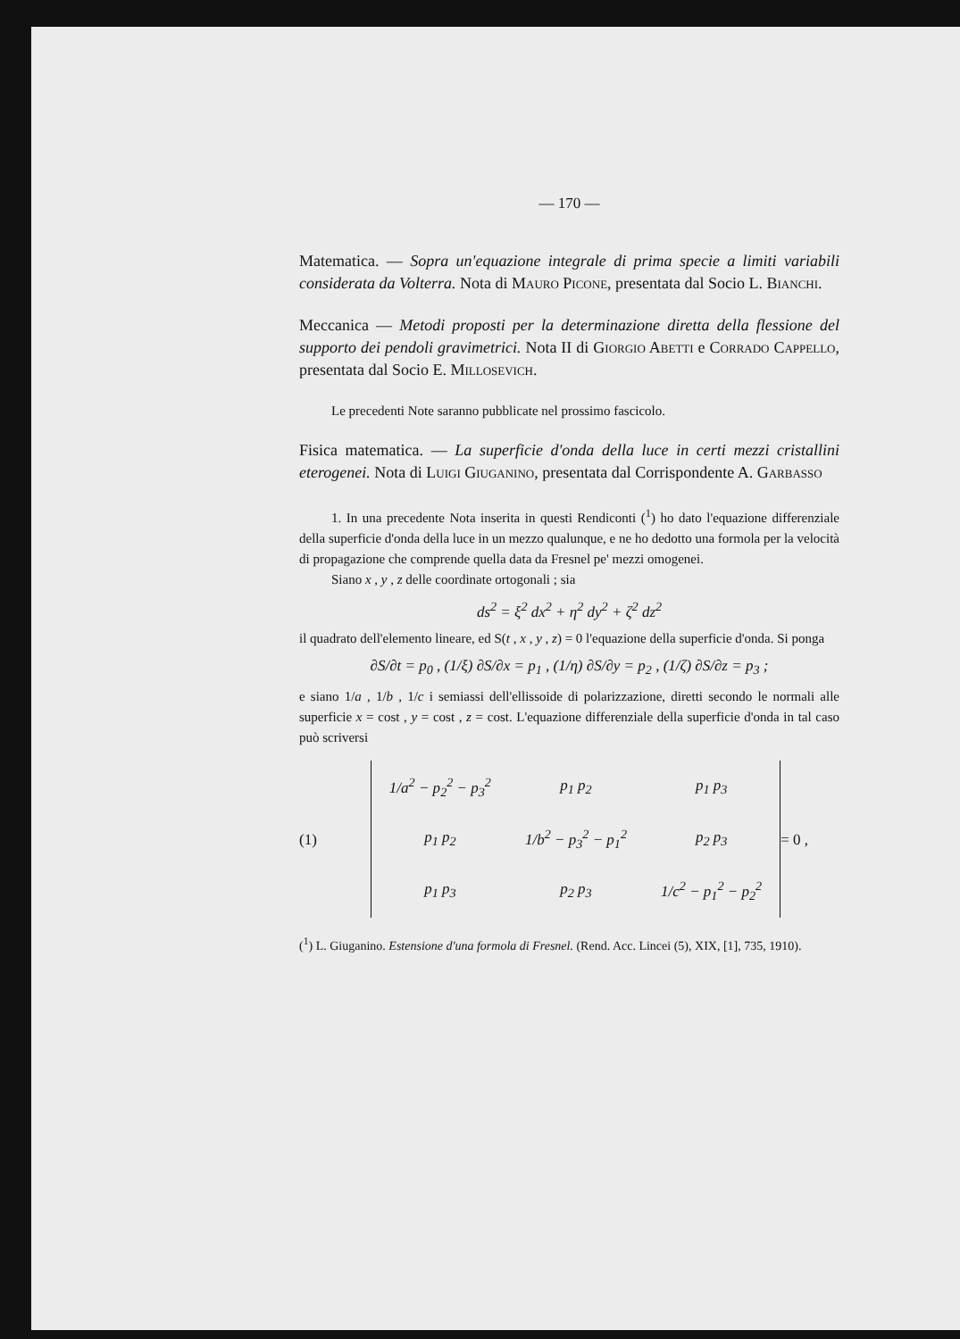— 170 —
Matematica. — Sopra un'equazione integrale di prima specie a limiti variabili considerata da Volterra. Nota di Mauro Picone, presentata dal Socio L. Bianchi.
Meccanica — Metodi proposti per la determinazione diretta della flessione del supporto dei pendoli gravimetrici. Nota II di Giorgio Abetti e Corrado Cappello, presentata dal Socio E. Millosevich.
Le precedenti Note saranno pubblicate nel prossimo fascicolo.
Fisica matematica. — La superficie d'onda della luce in certi mezzi cristallini eterogenei. Nota di Luigi Giuganino, presentata dal Corrispondente A. Garbasso
1. In una precedente Nota inserita in questi Rendiconti (<sup>1</sup>) ho dato l'equazione differenziale della superficie d'onda della luce in un mezzo qualunque, e ne ho dedotto una formola per la velocità di propagazione che comprende quella data da Fresnel pe' mezzi omogenei.
Siano x , y , z delle coordinate ortogonali ; sia
ds<sup>2</sup> = ξ<sup>2</sup> dx<sup>2</sup> + η<sup>2</sup> dy<sup>2</sup> + ζ<sup>2</sup> dz<sup>2</sup>
il quadrato dell'elemento lineare, ed S(t , x , y , z) = 0 l'equazione della superficie d'onda. Si ponga
∂S/∂t = p<sub>0</sub> , (1/ξ) ∂S/∂x = p<sub>1</sub> , (1/η) ∂S/∂y = p<sub>2</sub> , (1/ζ) ∂S/∂z = p<sub>3</sub> ;
e siano 1/a , 1/b , 1/c i semiassi dell'ellissoide di polarizzazione, diretti secondo le normali alle superficie x = cost , y = cost , z = cost. L'equazione differenziale della superficie d'onda in tal caso può scriversi
(1)
| 1/a<sup>2</sup> − p<sub>2</sub><sup>2</sup> − p<sub>3</sub><sup>2</sup> | p<sub>1</sub> p<sub>2</sub> | p<sub>1</sub> p<sub>3</sub> |
| p<sub>1</sub> p<sub>2</sub> | 1/b<sup>2</sup> − p<sub>3</sub><sup>2</sup> − p<sub>1</sub><sup>2</sup> | p<sub>2</sub> p<sub>3</sub> |
| p<sub>1</sub> p<sub>3</sub> | p<sub>2</sub> p<sub>3</sub> | 1/c<sup>2</sup> − p<sub>1</sub><sup>2</sup> − p<sub>2</sub><sup>2</sup> |
= 0 ,
(<sup>1</sup>) L. Giuganino. Estensione d'una formola di Fresnel. (Rend. Acc. Lincei (5), XIX, [1], 735, 1910).